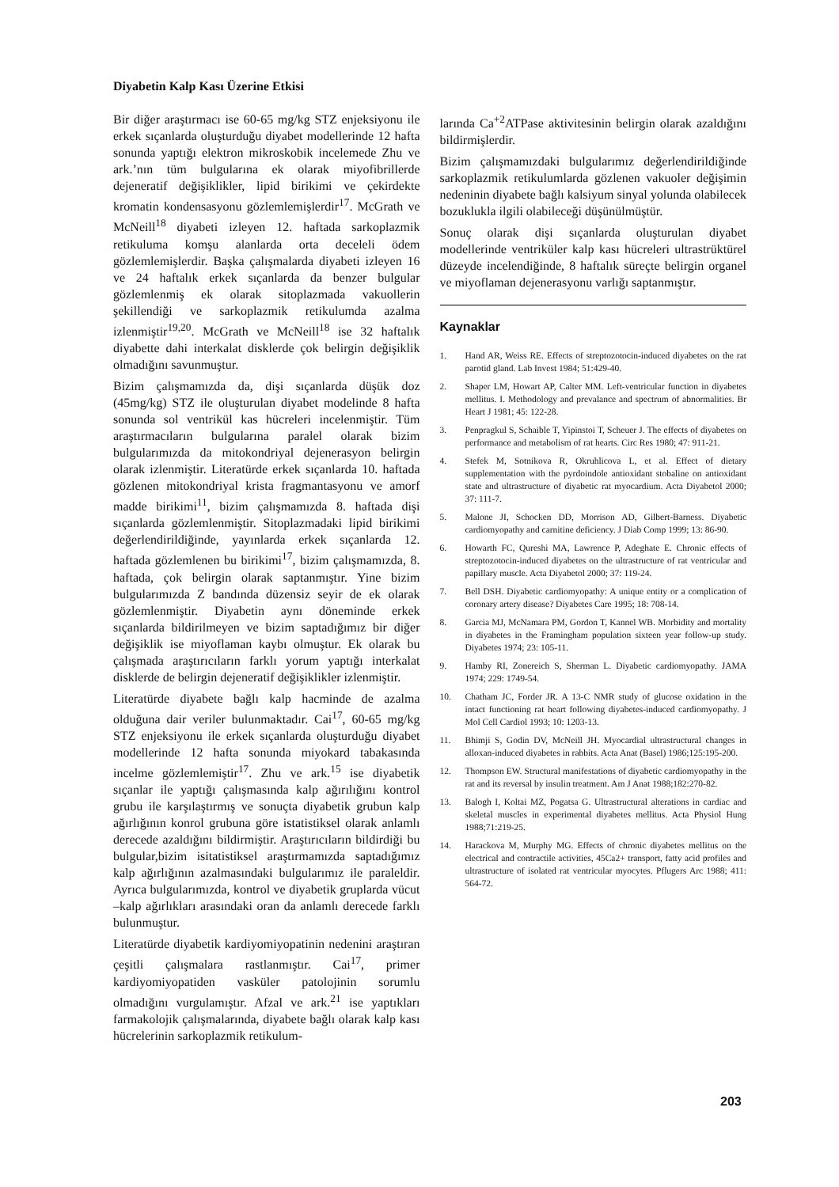Diyabetin Kalp Kası Üzerine Etkisi
Bir diğer araştırmacı ise 60-65 mg/kg STZ enjeksiyonu ile erkek sıçanlarda oluşturduğu diyabet modellerinde 12 hafta sonunda yaptığı elektron mikroskobik incelemede Zhu ve ark.’nın tüm bulgularına ek olarak miyofibrillerde dejeneratif değişiklikler, lipid birikimi ve çekirdekte kromatin kondensasyonu gözlemlemişlerdir<sup>17</sup>. McGrath ve McNeill<sup>18</sup> diyabeti izleyen 12. haftada sarkoplazmik retikuluma komşu alanlarda orta deceleli ödem gözlemlemişlerdir. Başka çalışmalarda diyabeti izleyen 16 ve 24 haftalık erkek sıçanlarda da benzer bulgular gözlemlenmiş ek olarak sitoplazmada vakuollerin şekillendiği ve sarkoplazmik retikulumda azalma izlenmiştir<sup>19,20</sup>. McGrath ve McNeill<sup>18</sup> ise 32 haftalık diyabette dahi interkalat disklerde çok belirgin değişiklik olmadığını savunmuştur.
Bizim çalışmamızda da, dişi sıçanlarda düşük doz (45mg/kg) STZ ile oluşturulan diyabet modelinde 8 hafta sonunda sol ventrikül kas hücreleri incelenmiştir. Tüm araştırmacıların bulgularına paralel olarak bizim bulgularımızda da mitokondriyal dejenerasyon belirgin olarak izlenmiştir. Literatürde erkek sıçanlarda 10. haftada gözlenen mitokondriyal krista fragmantasyonu ve amorf madde birikimi<sup>11</sup>, bizim çalışmamızda 8. haftada dişi sıçanlarda gözlemlenmiştir. Sitoplazmadaki lipid birikimi değerlendirildiğinde, yayınlarda erkek sıçanlarda 12. haftada gözlemlenen bu birikimi<sup>17</sup>, bizim çalışmamızda, 8. haftada, çok belirgin olarak saptanmıştır. Yine bizim bulgularımızda Z bandında düzensiz seyir de ek olarak gözlemlenmiştir. Diyabetin aynı döneminde erkek sıçanlarda bildirilmeyen ve bizim saptadığımız bir diğer değişiklik ise miyoflaman kaybı olmuştur. Ek olarak bu çalışmada araştırıcıların farklı yorum yaptığı interkalat disklerde de belirgin dejeneratif değişiklikler izlenmiştir.
Literatürde diyabete bağlı kalp hacminde de azalma olduğuna dair veriler bulunmaktadır. Cai<sup>17</sup>, 60-65 mg/kg STZ enjeksiyonu ile erkek sıçanlarda oluşturduğu diyabet modellerinde 12 hafta sonunda miyokard tabakasında incelme gözlemlemiştir<sup>17</sup>. Zhu ve ark.<sup>15</sup> ise diyabetik sıçanlar ile yaptığı çalışmasında kalp ağırılığını kontrol grubu ile karşılaştırmış ve sonuçta diyabetik grubun kalp ağırlığının konrol grubuna göre istatistiksel olarak anlamlı derecede azaldığını bildirmiştir. Araştırıcıların bildirdiği bu bulgular,bizim isitatistiksel araştırmamızda saptadığımız kalp ağırlığının azalmasındaki bulgularımız ile paraleldir. Ayrıca bulgularımızda, kontrol ve diyabetik gruplarda vücut –kalp ağırlıkları arasındaki oran da anlamlı derecede farklı bulunmuştur.
Literatürde diyabetik kardiyomiyopatinin nedenini araştıran çeşitli çalışmalara rastlanmıştır. Cai<sup>17</sup>, primer kardiyomiyopatiden vasküler patolojinin sorumlu olmadığını vurgulamıştır. Afzal ve ark.<sup>21</sup> ise yaptıkları farmakolojik çalışmalarında, diyabete bağlı olarak kalp kası hücrelerinin sarkoplazmik retikulum-
larında Ca<sup>+2</sup>ATPase aktivitesinin belirgin olarak azaldığını bildirmişlerdir.
Bizim çalışmamızdaki bulgularımız değerlendirildiğinde sarkoplazmik retikulumlarda gözlenen vakuoler değişimin nedeninin diyabete bağlı kalsiyum sinyal yolunda olabilecek bozuklukla ilgili olabileceği düşünülmüştür.
Sonuç olarak dişi sıçanlarda oluşturulan diyabet modellerinde ventriküler kalp kası hücreleri ultrastrüktürel düzeyde incelendiğinde, 8 haftalık süreçte belirgin organel ve miyoflaman dejenerasyonu varlığı saptanmıştır.
Kaynaklar
1. Hand AR, Weiss RE. Effects of streptozotocin-induced diyabetes on the rat parotid gland. Lab Invest 1984; 51:429-40.
2. Shaper LM, Howart AP, Calter MM. Left-ventricular function in diyabetes mellitus. I. Methodology and prevalance and spectrum of abnormalities. Br Heart J 1981; 45: 122-28.
3. Penpragkul S, Schaible T, Yipinstoi T, Scheuer J. The effects of diyabetes on performance and metabolism of rat hearts. Circ Res 1980; 47: 911-21.
4. Stefek M, Sotnikova R, Okruhlicova L, et al. Effect of dietary supplementation with the pyrdoindole antioxidant stobaline on antioxidant state and ultrastructure of diyabetic rat myocardium. Acta Diyabetol 2000; 37: 111-7.
5. Malone JI, Schocken DD, Morrison AD, Gilbert-Barness. Diyabetic cardiomyopathy and carnitine deficiency. J Diab Comp 1999; 13: 86-90.
6. Howarth FC, Qureshi MA, Lawrence P, Adeghate E. Chronic effects of streptozotocin-induced diyabetes on the ultrastructure of rat ventricular and papillary muscle. Acta Diyabetol 2000; 37: 119-24.
7. Bell DSH. Diyabetic cardiomyopathy: A unique entity or a complication of coronary artery disease? Diyabetes Care 1995; 18: 708-14.
8. Garcia MJ, McNamara PM, Gordon T, Kannel WB. Morbidity and mortality in diyabetes in the Framingham population sixteen year follow-up study. Diyabetes 1974; 23: 105-11.
9. Hamby RI, Zonereich S, Sherman L. Diyabetic cardiomyopathy. JAMA 1974; 229: 1749-54.
10. Chatham JC, Forder JR. A 13-C NMR study of glucose oxidation in the intact functioning rat heart following diyabetes-induced cardiomyopathy. J Mol Cell Cardiol 1993; 10: 1203-13.
11. Bhimji S, Godin DV, McNeill JH. Myocardial ultrastructural changes in alloxan-induced diyabetes in rabbits. Acta Anat (Basel) 1986;125:195-200.
12. Thompson EW. Structural manifestations of diyabetic cardiomyopathy in the rat and its reversal by insulin treatment. Am J Anat 1988;182:270-82.
13. Balogh I, Koltai MZ, Pogatsa G. Ultrastructural alterations in cardiac and skeletal muscles in experimental diyabetes mellitus. Acta Physiol Hung 1988;71:219-25.
14. Harackova M, Murphy MG. Effects of chronic diyabetes mellitus on the electrical and contractile activities, 45Ca2+ transport, fatty acid profiles and ultrastructure of isolated rat ventricular myocytes. Pflugers Arc 1988; 411: 564-72.
203